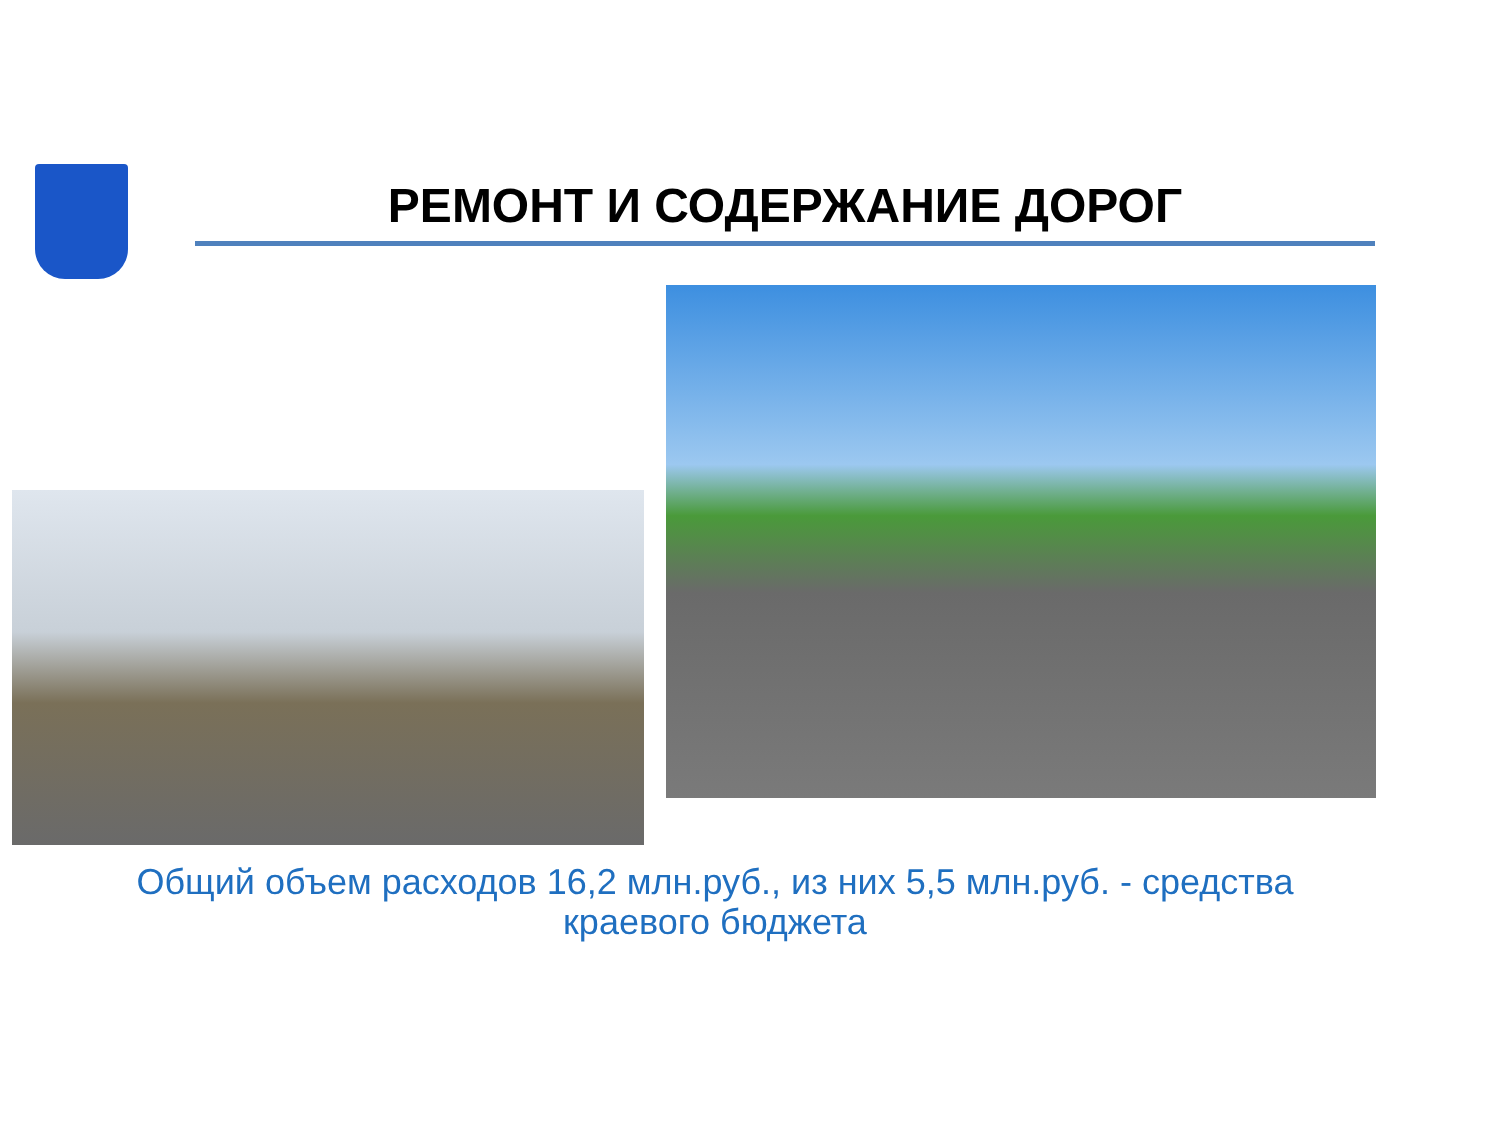РЕМОНТ И СОДЕРЖАНИЕ ДОРОГ
Общий объем расходов 16,2 млн.руб., из них 5,5 млн.руб. - средства
краевого бюджета